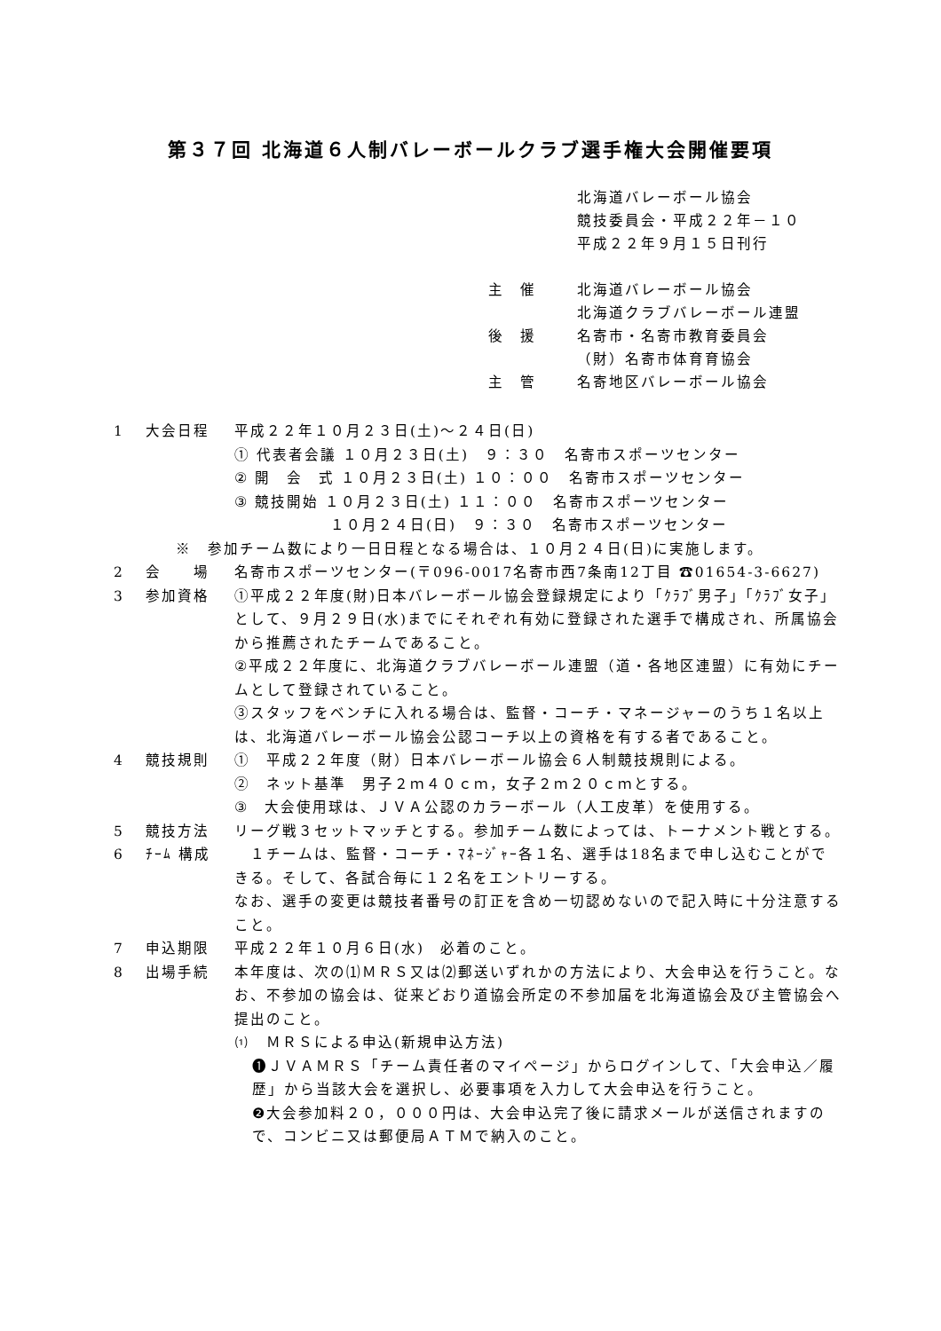第３７回 北海道６人制バレーボールクラブ選手権大会開催要項
北海道バレーボール協会
競技委員会・平成２２年－１０
平成２２年９月１５日刊行
主　催 北海道バレーボール協会
北海道クラブバレーボール連盟
後　援 名寄市・名寄市教育委員会
（財）名寄市体育育協会
主　管 名寄地区バレーボール協会
1 大会日程 平成２２年１０月２３日(土)～２４日(日)
① 代表者会議 １０月２３日(土)　９：３０　名寄市スポーツセンター
② 開　会　式 １０月２３日(土) １０：００　名寄市スポーツセンター
③ 競技開始 １０月２３日(土) １１：００　名寄市スポーツセンター
　　　　　　１０月２４日(日)　９：３０　名寄市スポーツセンター
※　参加チーム数により一日日程となる場合は、１０月２４日(日)に実施します。
2 会　　場 名寄市スポーツセンター(〒096-0017名寄市西7条南12丁目 ☎01654-3-6627)
3 参加資格 ①平成２２年度(財)日本バレーボール協会登録規定により「ｸﾗﾌﾞ男子」「ｸﾗﾌﾞ女子」として、９月２９日(水)までにそれぞれ有効に登録された選手で構成され、所属協会から推薦されたチームであること。
②平成２２年度に、北海道クラブバレーボール連盟（道・各地区連盟）に有効にチームとして登録されていること。
③スタッフをベンチに入れる場合は、監督・コーチ・マネージャーのうち１名以上は、北海道バレーボール協会公認コーチ以上の資格を有する者であること。
4 競技規則 ①　平成２２年度（財）日本バレーボール協会６人制競技規則による。
②　ネット基準　男子２ｍ４０ｃｍ，女子２ｍ２０ｃｍとする。
③　大会使用球は、ＪＶＡ公認のカラーボール（人工皮革）を使用する。
5 競技方法 リーグ戦３セットマッチとする。参加チーム数によっては、トーナメント戦とする。
6 ﾁｰﾑ 構成　１チームは、監督・コーチ・ﾏﾈｰｼﾞｬｰ各１名、選手は18名まで申し込むことができる。そして、各試合毎に１２名をエントリーする。
なお、選手の変更は競技者番号の訂正を含め一切認めないので記入時に十分注意すること。
7 申込期限 平成２２年１０月６日(水)　必着のこと。
8 出場手続 本年度は、次の⑴ＭＲＳ又は⑵郵送いずれかの方法により、大会申込を行うこと。なお、不参加の協会は、従来どおり道協会所定の不参加届を北海道協会及び主管協会へ提出のこと。
⑴　ＭＲＳによる申込(新規申込方法)
❶ＪＶＡＭＲＳ「チーム責任者のマイページ」からログインして、「大会申込／履歴」から当該大会を選択し、必要事項を入力して大会申込を行うこと。
❷大会参加料２０，０００円は、大会申込完了後に請求メールが送信されますので、コンビニ又は郵便局ＡＴＭで納入のこと。